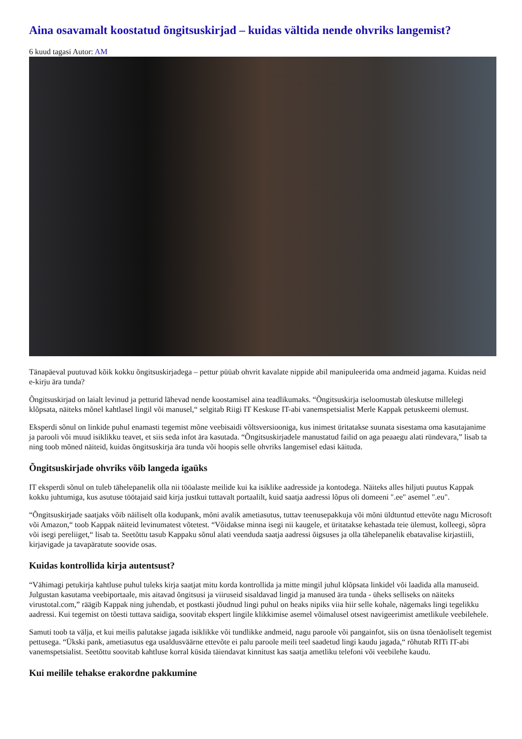Aina osavamalt koostatud õngitsuskirjad – kuidas vältida nende ohvriks langemist?
6 kuud tagasi Autor: AM
Tänapäeval puutuvad kõik kokku õngitsuskirjadega – pettur püüab ohvrit kavalate nippide abil manipuleerida oma andmeid jagama. Kuidas neid e-kirju ära tunda?
Õngitsuskirjad on laialt levinud ja petturid lähevad nende koostamisel aina teadlikumaks. “Õngitsuskirja iseloomustab üleskutse millelegi klõpsata, näiteks mõnel kahtlasel lingil või manusel,“ selgitab Riigi IT Keskuse IT-abi vanemspetsialist Merle Kappak petuskeemi olemust.
Eksperdi sõnul on linkide puhul enamasti tegemist mõne veebisaidi võltsversiooniga, kus inimest üritatakse suunata sisestama oma kasutajanime ja parooli või muud isiklikku teavet, et siis seda infot ära kasutada. “Õngitsuskirjadele manustatud failid on aga peaaegu alati ründevara,” lisab ta ning toob mõned näiteid, kuidas õngitsuskirja ära tunda või hoopis selle ohvriks langemisel edasi käituda.
Õngitsuskirjade ohvriks võib langeda igaüks
IT eksperdi sõnul on tuleb tähelepanelik olla nii tööalaste meilide kui ka isiklike aadresside ja kontodega. Näiteks alles hiljuti puutus Kappak kokku juhtumiga, kus asutuse töötajaid said kirja justkui tuttavalt portaalilt, kuid saatja aadressi lõpus oli domeeni ".ee" asemel ".eu".
“Õngitsuskirjade saatjaks võib näiliselt olla kodupank, mõni avalik ametiasutus, tuttav teenusepakkuja või mõni üldtuntud ettevõte nagu Microsoft või Amazon,“ toob Kappak näiteid levinumatest võtetest. “Võidakse minna isegi nii kaugele, et üritatakse kehastada teie ülemust, kolleegi, sõpra või isegi pereliiget,“ lisab ta. Seetõttu tasub Kappaku sõnul alati veenduda saatja aadressi õigsuses ja olla tähelepanelik ebatavalise kirjastiili, kirjavigade ja tavapäratute soovide osas.
Kuidas kontrollida kirja autentsust?
“Vähimagi petukirja kahtluse puhul tuleks kirja saatjat mitu korda kontrollida ja mitte mingil juhul klõpsata linkidel või laadida alla manuseid. Julgustan kasutama veebiportaale, mis aitavad õngitsusi ja viiruseid sisaldavad lingid ja manused ära tunda - üheks selliseks on näiteks virustotal.com,” räägib Kappak ning juhendab, et postkasti jõudnud lingi puhul on heaks nipiks viia hiir selle kohale, nägemaks lingi tegelikku aadressi. Kui tegemist on tõesti tuttava saidiga, soovitab ekspert lingile klikkimise asemel võimalusel otsest navigeerimist ametlikule veebilehele.
Samuti toob ta välja, et kui meilis palutakse jagada isiklikke või tundlikke andmeid, nagu paroole või pangainfot, siis on üsna tõenäoliselt tegemist pettusega. “Ükski pank, ametiasutus ega usaldusväärne ettevõte ei palu paroole meili teel saadetud lingi kaudu jagada,“ rõhutab RITi IT-abi vanemspetsialist. Seetõttu soovitab kahtluse korral küsida täiendavat kinnitust kas saatja ametliku telefoni või veebilehe kaudu.
Kui meilile tehakse erakordne pakkumine